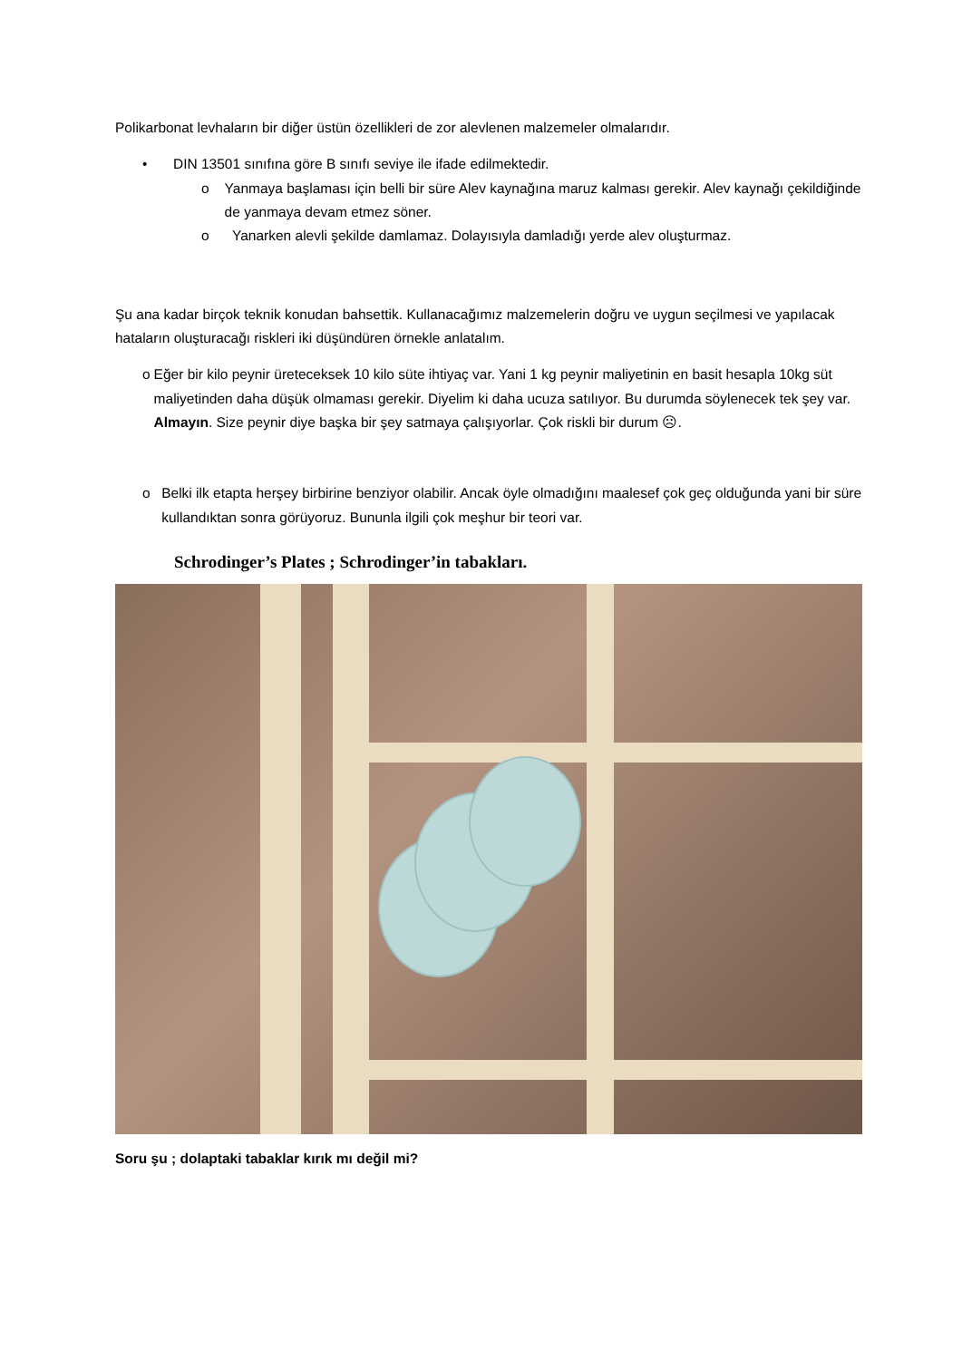Polikarbonat levhaların bir diğer üstün özellikleri de zor alevlenen malzemeler olmalarıdır.
• DIN 13501 sınıfına göre B sınıfı seviye ile ifade edilmektedir.
o Yanmaya başlaması için belli bir süre Alev kaynağına maruz kalması gerekir. Alev kaynağı çekildiğinde de yanmaya devam etmez söner.
o Yanarken alevli şekilde damlamaz. Dolayısıyla damladığı yerde alev oluşturmaz.
Şu ana kadar birçok teknik konudan bahsettik. Kullanacağımız malzemelerin doğru ve uygun seçilmesi ve yapılacak hataların oluşturacağı riskleri iki düşündüren örnekle anlatalım.
o Eğer bir kilo peynir üreteceksek 10 kilo süte ihtiyaç var. Yani 1 kg peynir maliyetinin en basit hesapla 10kg süt maliyetinden daha düşük olmaması gerekir. Diyelim ki daha ucuza satılıyor. Bu durumda söylenecek tek şey var. Almayın. Size peynir diye başka bir şey satmaya çalışıyorlar. Çok riskli bir durum ☹.
o Belki ilk etapta herşey birbirine benziyor olabilir. Ancak öyle olmadığını maalesef çok geç olduğunda yani bir süre kullandıktan sonra görüyoruz. Bununla ilgili çok meşhur bir teori var.
Schrodinger’s Plates ; Schrodinger’in tabakları.
Soru şu ; dolaptaki tabaklar kırık mı değil mi?